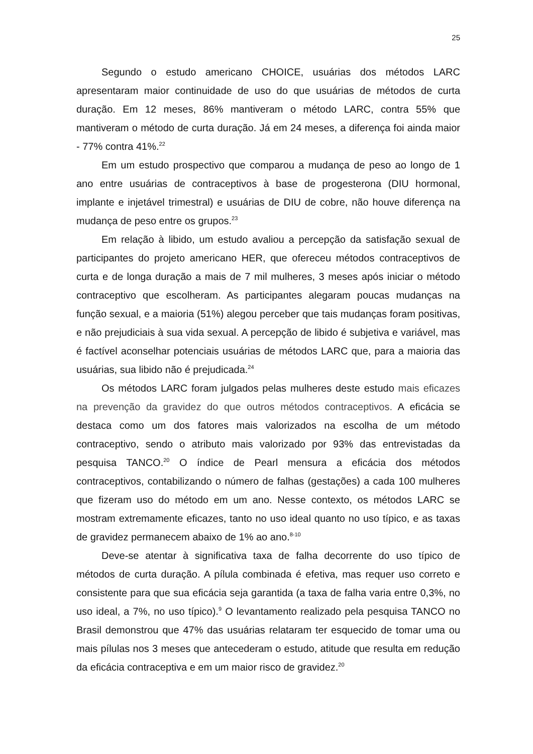25
Segundo o estudo americano CHOICE, usuárias dos métodos LARC apresentaram maior continuidade de uso do que usuárias de métodos de curta duração. Em 12 meses, 86% mantiveram o método LARC, contra 55% que mantiveram o método de curta duração. Já em 24 meses, a diferença foi ainda maior - 77% contra 41%.<sup>22</sup>
Em um estudo prospectivo que comparou a mudança de peso ao longo de 1 ano entre usuárias de contraceptivos à base de progesterona (DIU hormonal, implante e injetável trimestral) e usuárias de DIU de cobre, não houve diferença na mudança de peso entre os grupos.<sup>23</sup>
Em relação à libido, um estudo avaliou a percepção da satisfação sexual de participantes do projeto americano HER, que ofereceu métodos contraceptivos de curta e de longa duração a mais de 7 mil mulheres, 3 meses após iniciar o método contraceptivo que escolheram. As participantes alegaram poucas mudanças na função sexual, e a maioria (51%) alegou perceber que tais mudanças foram positivas, e não prejudiciais à sua vida sexual. A percepção de libido é subjetiva e variável, mas é factível aconselhar potenciais usuárias de métodos LARC que, para a maioria das usuárias, sua libido não é prejudicada.<sup>24</sup>
Os métodos LARC foram julgados pelas mulheres deste estudo mais eficazes na prevenção da gravidez do que outros métodos contraceptivos. A eficácia se destaca como um dos fatores mais valorizados na escolha de um método contraceptivo, sendo o atributo mais valorizado por 93% das entrevistadas da pesquisa TANCO.<sup>20</sup> O índice de Pearl mensura a eficácia dos métodos contraceptivos, contabilizando o número de falhas (gestações) a cada 100 mulheres que fizeram uso do método em um ano. Nesse contexto, os métodos LARC se mostram extremamente eficazes, tanto no uso ideal quanto no uso típico, e as taxas de gravidez permanecem abaixo de 1% ao ano.<sup>8-10</sup>
Deve-se atentar à significativa taxa de falha decorrente do uso típico de métodos de curta duração. A pílula combinada é efetiva, mas requer uso correto e consistente para que sua eficácia seja garantida (a taxa de falha varia entre 0,3%, no uso ideal, a 7%, no uso típico).<sup>9</sup> O levantamento realizado pela pesquisa TANCO no Brasil demonstrou que 47% das usuárias relataram ter esquecido de tomar uma ou mais pílulas nos 3 meses que antecederam o estudo, atitude que resulta em redução da eficácia contraceptiva e em um maior risco de gravidez.<sup>20</sup>